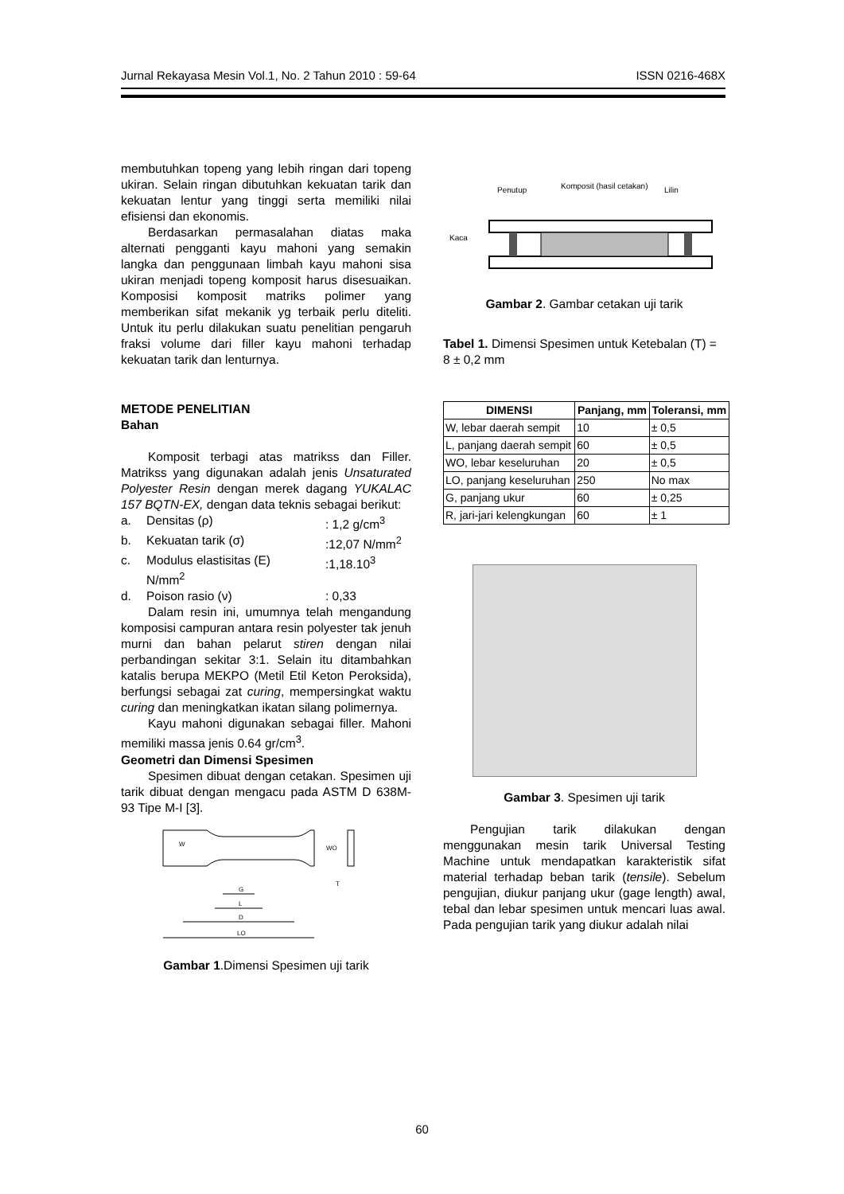Jurnal Rekayasa Mesin Vol.1, No. 2 Tahun 2010 : 59-64 ISSN 0216-468X
membutuhkan topeng yang lebih ringan dari topeng ukiran. Selain ringan dibutuhkan kekuatan tarik dan kekuatan lentur yang tinggi serta memiliki nilai efisiensi dan ekonomis.
Berdasarkan permasalahan diatas maka alternati pengganti kayu mahoni yang semakin langka dan penggunaan limbah kayu mahoni sisa ukiran menjadi topeng komposit harus disesuaikan. Komposisi komposit matriks polimer yang memberikan sifat mekanik yg terbaik perlu diteliti. Untuk itu perlu dilakukan suatu penelitian pengaruh fraksi volume dari filler kayu mahoni terhadap kekuatan tarik dan lenturnya.
METODE PENELITIAN
Bahan
Komposit terbagi atas matrikss dan Filler. Matrikss yang digunakan adalah jenis Unsaturated Polyester Resin dengan merek dagang YUKALAC 157 BQTN-EX, dengan data teknis sebagai berikut:
a. Densitas (ρ): 1,2 g/cm<sup>3</sup>
b. Kekuatan tarik (σ):12,07 N/mm<sup>2</sup>
c. Modulus elastisitas (E)
N/mm<sup>2</sup>:1,18.10<sup>3</sup>
d. Poison rasio (ν): 0,33
Dalam resin ini, umumnya telah mengandung komposisi campuran antara resin polyester tak jenuh murni dan bahan pelarut stiren dengan nilai perbandingan sekitar 3:1. Selain itu ditambahkan katalis berupa MEKPO (Metil Etil Keton Peroksida), berfungsi sebagai zat curing, mempersingkat waktu curing dan meningkatkan ikatan silang polimernya.
Kayu mahoni digunakan sebagai filler. Mahoni memiliki massa jenis 0.64 gr/cm<sup>3</sup>.
Geometri dan Dimensi Spesimen
Spesimen dibuat dengan cetakan. Spesimen uji tarik dibuat dengan mengacu pada ASTM D 638M-93 Tipe M-I [3].
G
L
D
LO
WO
W
T
Gambar 1.Dimensi Spesimen uji tarik
Penutup
Komposit (hasil cetakan)
Lilin
Kaca
Gambar 2. Gambar cetakan uji tarik
Tabel 1. Dimensi Spesimen untuk Ketebalan (T) = 8 ± 0,2 mm
| DIMENSI | Panjang, mm | Toleransi, mm |
| --- | --- | --- |
| W, lebar daerah sempit | 10 | ± 0,5 |
| L, panjang daerah sempit | 60 | ± 0,5 |
| WO, lebar keseluruhan | 20 | ± 0,5 |
| LO, panjang keseluruhan | 250 | No max |
| G, panjang ukur | 60 | ± 0,25 |
| R, jari-jari kelengkungan | 60 | ± 1 |
Gambar 3. Spesimen uji tarik
Pengujian tarik dilakukan dengan menggunakan mesin tarik Universal Testing Machine untuk mendapatkan karakteristik sifat material terhadap beban tarik (tensile). Sebelum pengujian, diukur panjang ukur (gage length) awal, tebal dan lebar spesimen untuk mencari luas awal. Pada pengujian tarik yang diukur adalah nilai
60